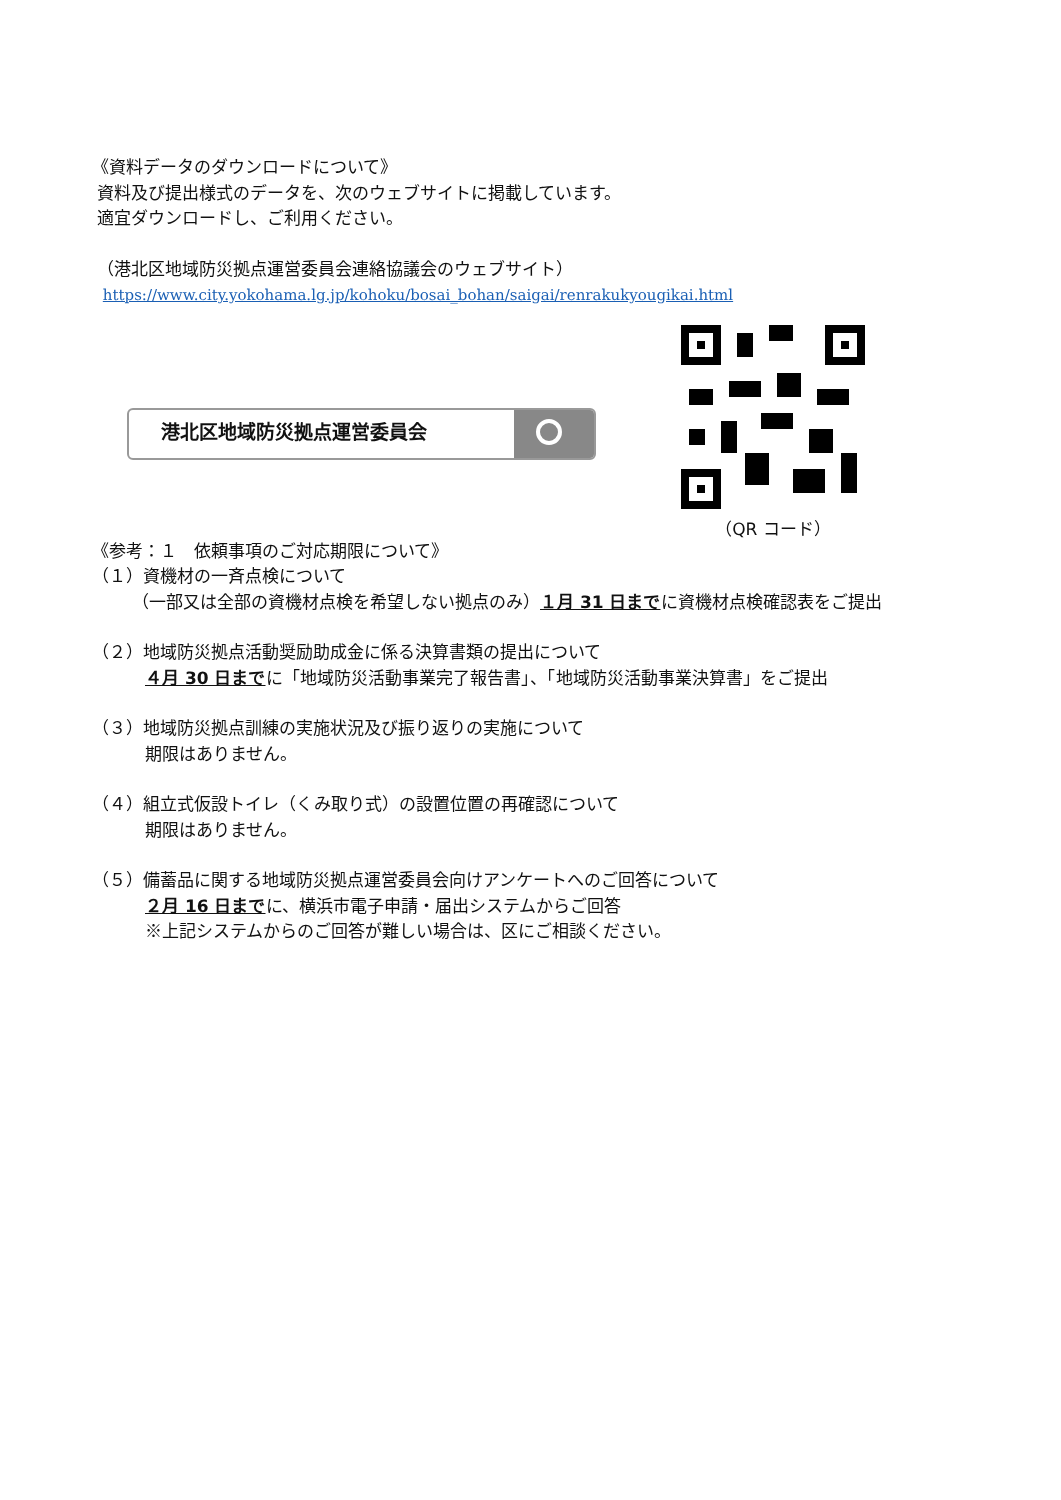《資料データのダウンロードについて》
資料及び提出様式のデータを、次のウェブサイトに掲載しています。
適宜ダウンロードし、ご利用ください。
（港北区地域防災拠点運営委員会連絡協議会のウェブサイト）
https://www.city.yokohama.lg.jp/kohoku/bosai_bohan/saigai/renrakukyougikai.html
港北区地域防災拠点運営委員会
（QR コード）
《参考：１　依頼事項のご対応期限について》
（１）資機材の一斉点検について
（一部又は全部の資機材点検を希望しない拠点のみ）１月 31 日までに資機材点検確認表をご提出
（２）地域防災拠点活動奨励助成金に係る決算書類の提出について
４月 30 日までに「地域防災活動事業完了報告書」、「地域防災活動事業決算書」をご提出
（３）地域防災拠点訓練の実施状況及び振り返りの実施について
期限はありません。
（４）組立式仮設トイレ（くみ取り式）の設置位置の再確認について
期限はありません。
（５）備蓄品に関する地域防災拠点運営委員会向けアンケートへのご回答について
２月 16 日までに、横浜市電子申請・届出システムからご回答
※上記システムからのご回答が難しい場合は、区にご相談ください。